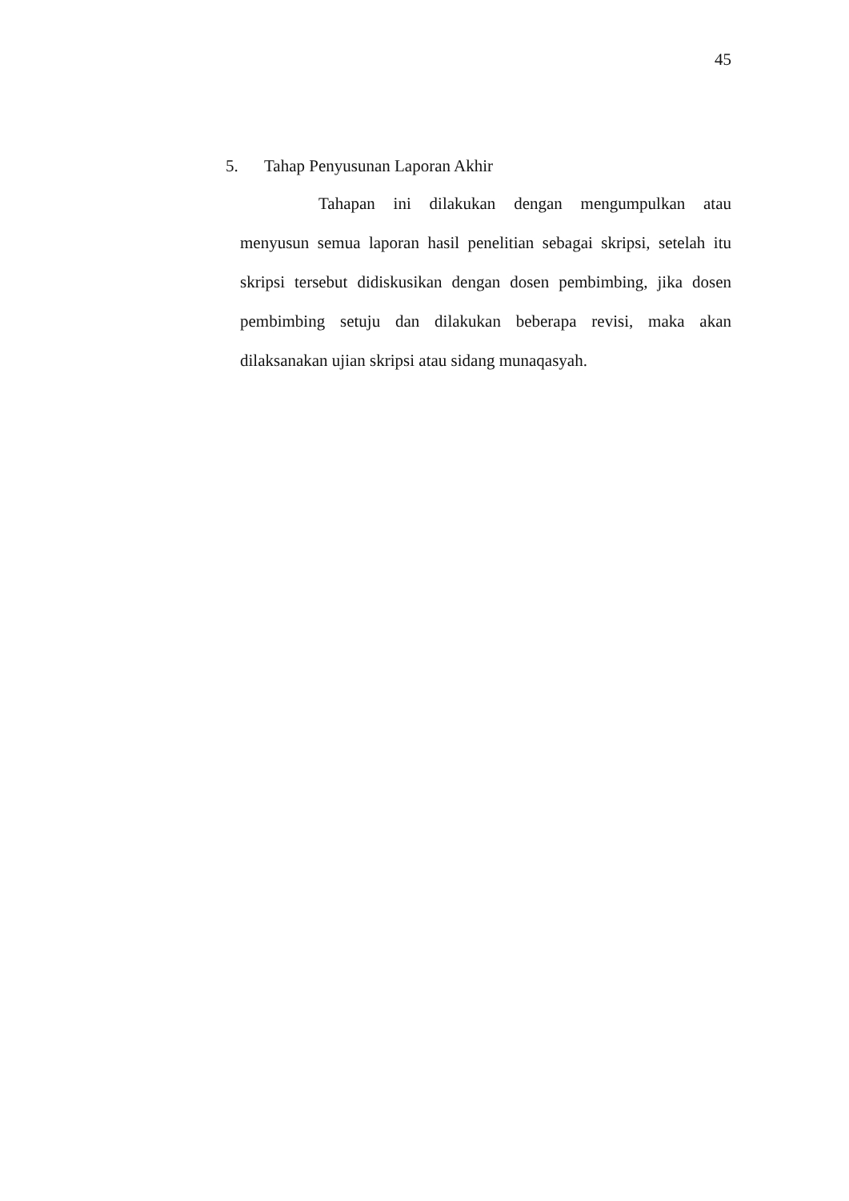45
5. Tahap Penyusunan Laporan Akhir
Tahapan ini dilakukan dengan mengumpulkan atau menyusun semua laporan hasil penelitian sebagai skripsi, setelah itu skripsi tersebut didiskusikan dengan dosen pembimbing, jika dosen pembimbing setuju dan dilakukan beberapa revisi, maka akan dilaksanakan ujian skripsi atau sidang munaqasyah.